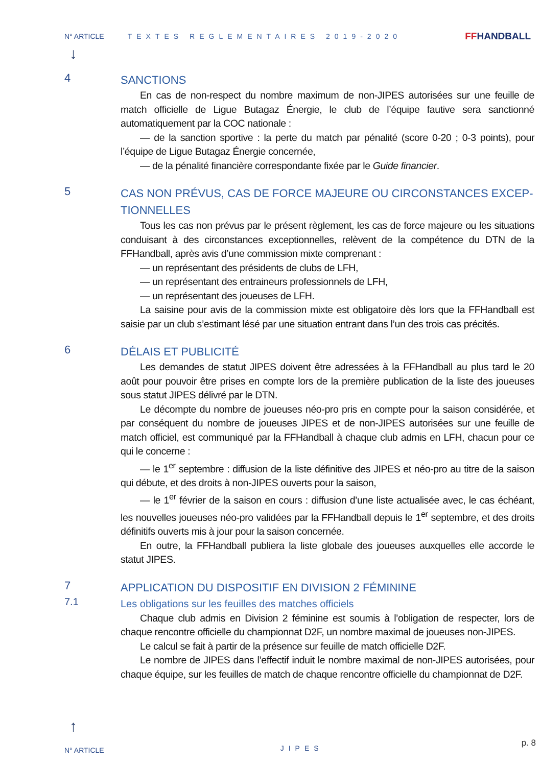N° ARTICLE TEXTES REGLEMENTAIRES 2019-2020 FFHANDBALL
↓
4
SANCTIONS
En cas de non-respect du nombre maximum de non-JIPES autorisées sur une feuille de match officielle de Ligue Butagaz Énergie, le club de l’équipe fautive sera sanctionné automatiquement par la COC nationale :
— de la sanction sportive : la perte du match par pénalité (score 0-20 ; 0-3 points), pour l’équipe de Ligue Butagaz Énergie concernée,
— de la pénalité financière correspondante fixée par le Guide financier.
5
CAS NON PRÉVUS, CAS DE FORCE MAJEURE OU CIRCONSTANCES EXCEP-TIONNELLES
Tous les cas non prévus par le présent règlement, les cas de force majeure ou les situations conduisant à des circonstances exceptionnelles, relèvent de la compétence du DTN de la FFHandball, après avis d’une commission mixte comprenant :
— un représentant des présidents de clubs de LFH,
— un représentant des entraineurs professionnels de LFH,
— un représentant des joueuses de LFH.
La saisine pour avis de la commission mixte est obligatoire dès lors que la FFHandball est saisie par un club s’estimant lésé par une situation entrant dans l’un des trois cas précités.
6
DÉLAIS ET PUBLICITÉ
Les demandes de statut JIPES doivent être adressées à la FFHandball au plus tard le 20 août pour pouvoir être prises en compte lors de la première publication de la liste des joueuses sous statut JIPES délivré par le DTN.
Le décompte du nombre de joueuses néo-pro pris en compte pour la saison considérée, et par conséquent du nombre de joueuses JIPES et de non-JIPES autorisées sur une feuille de match officiel, est communiqué par la FFHandball à chaque club admis en LFH, chacun pour ce qui le concerne :
— le 1<sup>er</sup> septembre : diffusion de la liste définitive des JIPES et néo-pro au titre de la saison qui débute, et des droits à non-JIPES ouverts pour la saison,
— le 1<sup>er</sup> février de la saison en cours : diffusion d’une liste actualisée avec, le cas échéant, les nouvelles joueuses néo-pro validées par la FFHandball depuis le 1<sup>er</sup> septembre, et des droits définitifs ouverts mis à jour pour la saison concernée.
En outre, la FFHandball publiera la liste globale des joueuses auxquelles elle accorde le statut JIPES.
7
APPLICATION DU DISPOSITIF EN DIVISION 2 FÉMININE
7.1
Les obligations sur les feuilles des matches officiels
Chaque club admis en Division 2 féminine est soumis à l’obligation de respecter, lors de chaque rencontre officielle du championnat D2F, un nombre maximal de joueuses non-JIPES.
Le calcul se fait à partir de la présence sur feuille de match officielle D2F.
Le nombre de JIPES dans l’effectif induit le nombre maximal de non-JIPES autorisées, pour chaque équipe, sur les feuilles de match de chaque rencontre officielle du championnat de D2F.
↑
N° ARTICLE JIPES p. 8